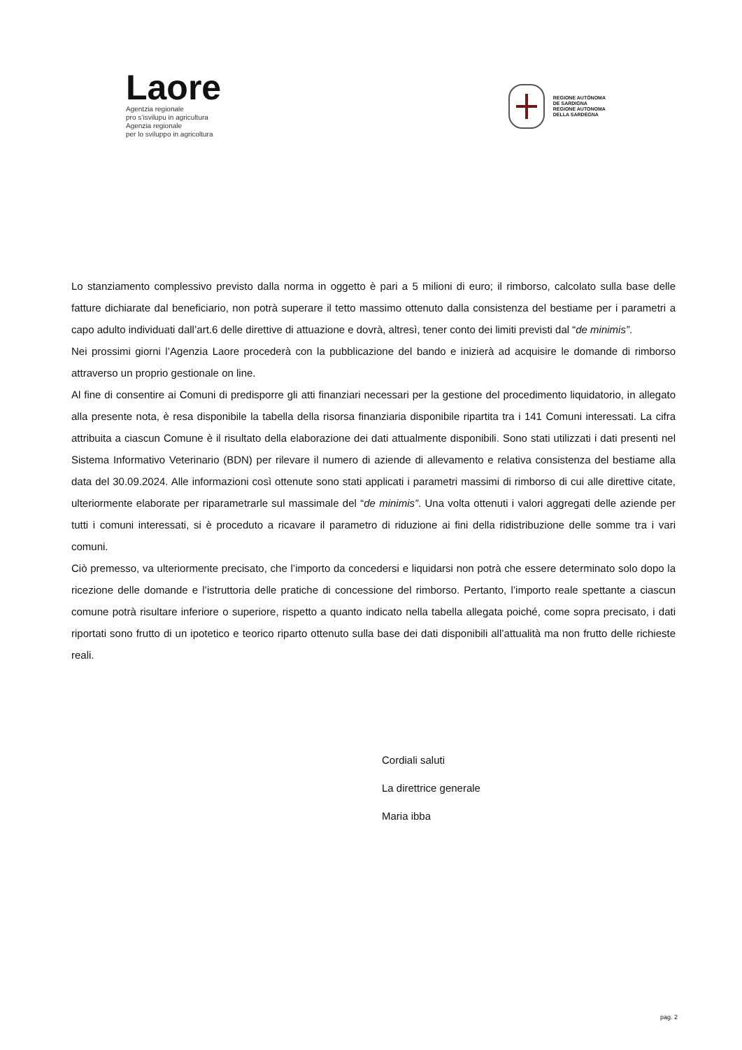Laore
Agentzia regionale
pro s’isvilupu in agricultura
Agenzia regionale
per lo sviluppo in agricoltura
REGIONE AUTÒNOMA
DE SARDIGNA
REGIONE AUTONOMA
DELLA SARDEGNA
Lo stanziamento complessivo previsto dalla norma in oggetto è pari a 5 milioni di euro; il rimborso, calcolato sulla base delle fatture dichiarate dal beneficiario, non potrà superare il tetto massimo ottenuto dalla consistenza del bestiame per i parametri a capo adulto individuati dall’art.6 delle direttive di attuazione e dovrà, altresì, tener conto dei limiti previsti dal “de minimis”.
Nei prossimi giorni l’Agenzia Laore procederà con la pubblicazione del bando e inizierà ad acquisire le domande di rimborso attraverso un proprio gestionale on line.
Al fine di consentire ai Comuni di predisporre gli atti finanziari necessari per la gestione del procedimento liquidatorio, in allegato alla presente nota, è resa disponibile la tabella della risorsa finanziaria disponibile ripartita tra i 141 Comuni interessati. La cifra attribuita a ciascun Comune è il risultato della elaborazione dei dati attualmente disponibili. Sono stati utilizzati i dati presenti nel Sistema Informativo Veterinario (BDN) per rilevare il numero di aziende di allevamento e relativa consistenza del bestiame alla data del 30.09.2024. Alle informazioni così ottenute sono stati applicati i parametri massimi di rimborso di cui alle direttive citate, ulteriormente elaborate per riparametrarle sul massimale del “de minimis”. Una volta ottenuti i valori aggregati delle aziende per tutti i comuni interessati, si è proceduto a ricavare il parametro di riduzione ai fini della ridistribuzione delle somme tra i vari comuni.
Ciò premesso, va ulteriormente precisato, che l’importo da concedersi e liquidarsi non potrà che essere determinato solo dopo la ricezione delle domande e l’istruttoria delle pratiche di concessione del rimborso. Pertanto, l’importo reale spettante a ciascun comune potrà risultare inferiore o superiore, rispetto a quanto indicato nella tabella allegata poiché, come sopra precisato, i dati riportati sono frutto di un ipotetico e teorico riparto ottenuto sulla base dei dati disponibili all’attualità ma non frutto delle richieste reali.
Cordiali saluti
La direttrice generale
Maria ibba
pag. 2